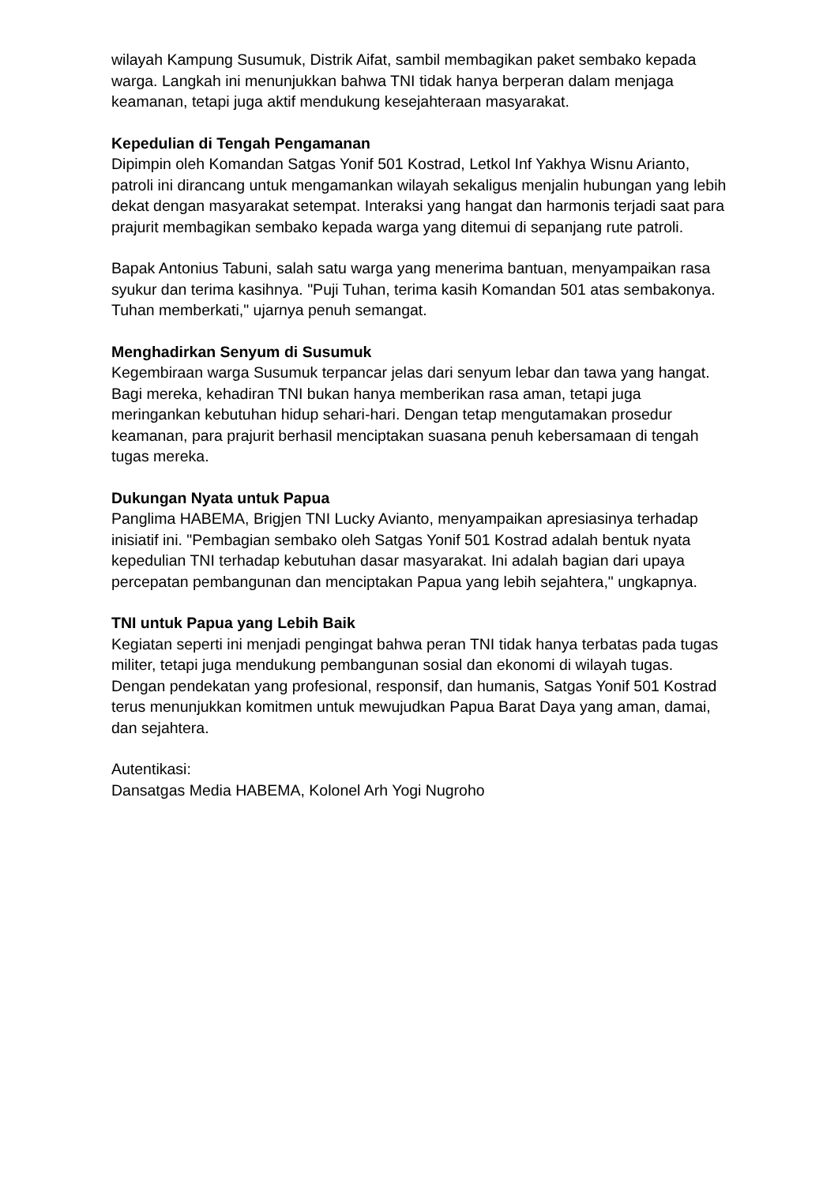wilayah Kampung Susumuk, Distrik Aifat, sambil membagikan paket sembako kepada warga. Langkah ini menunjukkan bahwa TNI tidak hanya berperan dalam menjaga keamanan, tetapi juga aktif mendukung kesejahteraan masyarakat.
Kepedulian di Tengah Pengamanan
Dipimpin oleh Komandan Satgas Yonif 501 Kostrad, Letkol Inf Yakhya Wisnu Arianto, patroli ini dirancang untuk mengamankan wilayah sekaligus menjalin hubungan yang lebih dekat dengan masyarakat setempat. Interaksi yang hangat dan harmonis terjadi saat para prajurit membagikan sembako kepada warga yang ditemui di sepanjang rute patroli.
Bapak Antonius Tabuni, salah satu warga yang menerima bantuan, menyampaikan rasa syukur dan terima kasihnya. "Puji Tuhan, terima kasih Komandan 501 atas sembakonya. Tuhan memberkati," ujarnya penuh semangat.
Menghadirkan Senyum di Susumuk
Kegembiraan warga Susumuk terpancar jelas dari senyum lebar dan tawa yang hangat. Bagi mereka, kehadiran TNI bukan hanya memberikan rasa aman, tetapi juga meringankan kebutuhan hidup sehari-hari. Dengan tetap mengutamakan prosedur keamanan, para prajurit berhasil menciptakan suasana penuh kebersamaan di tengah tugas mereka.
Dukungan Nyata untuk Papua
Panglima HABEMA, Brigjen TNI Lucky Avianto, menyampaikan apresiasinya terhadap inisiatif ini. "Pembagian sembako oleh Satgas Yonif 501 Kostrad adalah bentuk nyata kepedulian TNI terhadap kebutuhan dasar masyarakat. Ini adalah bagian dari upaya percepatan pembangunan dan menciptakan Papua yang lebih sejahtera," ungkapnya.
TNI untuk Papua yang Lebih Baik
Kegiatan seperti ini menjadi pengingat bahwa peran TNI tidak hanya terbatas pada tugas militer, tetapi juga mendukung pembangunan sosial dan ekonomi di wilayah tugas. Dengan pendekatan yang profesional, responsif, dan humanis, Satgas Yonif 501 Kostrad terus menunjukkan komitmen untuk mewujudkan Papua Barat Daya yang aman, damai, dan sejahtera.
Autentikasi:
Dansatgas Media HABEMA, Kolonel Arh Yogi Nugroho